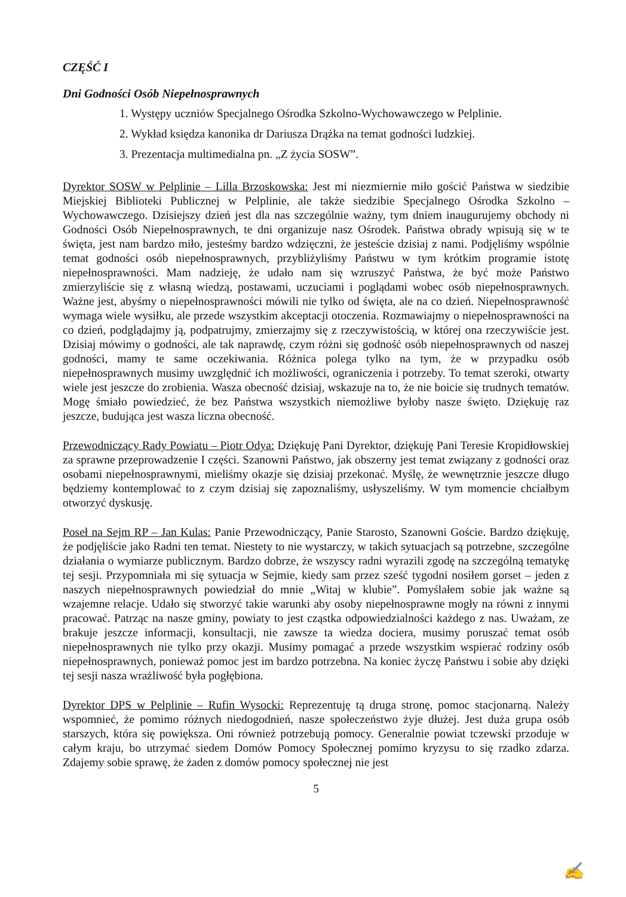CZĘŚĆ I
Dni Godności Osób Niepełnosprawnych
1. Występy uczniów Specjalnego Ośrodka Szkolno-Wychowawczego w Pelplinie.
2. Wykład księdza kanonika dr Dariusza Drążka na temat godności ludzkiej.
3. Prezentacja multimedialna pn. „Z życia SOSW”.
Dyrektor SOSW w Pelplinie – Lilla Brzoskowska: Jest mi niezmiernie miło gościć Państwa w siedzibie Miejskiej Biblioteki Publicznej w Pelplinie, ale także siedzibie Specjalnego Ośrodka Szkolno – Wychowawczego. Dzisiejszy dzień jest dla nas szczególnie ważny, tym dniem inaugurujemy obchody ni Godności Osób Niepełnosprawnych, te dni organizuje nasz Ośrodek. Państwa obrady wpisują się w te święta, jest nam bardzo miło, jesteśmy bardzo wdzięczni, że jesteście dzisiaj z nami. Podjęliśmy wspólnie temat godności osób niepełnosprawnych, przybliżyliśmy Państwu w tym krótkim programie istotę niepełnosprawności. Mam nadzieję, że udało nam się wzruszyć Państwa, że być może Państwo zmierzyliście się z własną wiedzą, postawami, uczuciami i poglądami wobec osób niepełnosprawnych. Ważne jest, abyśmy o niepełnosprawności mówili nie tylko od święta, ale na co dzień. Niepełnosprawność wymaga wiele wysiłku, ale przede wszystkim akceptacji otoczenia. Rozmawiajmy o niepełnosprawności na co dzień, podglądajmy ją, podpatrujmy, zmierzajmy się z rzeczywistością, w której ona rzeczywiście jest. Dzisiaj mówimy o godności, ale tak naprawdę, czym różni się godność osób niepełnosprawnych od naszej godności, mamy te same oczekiwania. Różnica polega tylko na tym, że w przypadku osób niepełnosprawnych musimy uwzględnić ich możliwości, ograniczenia i potrzeby. To temat szeroki, otwarty wiele jest jeszcze do zrobienia. Wasza obecność dzisiaj, wskazuje na to, że nie boicie się trudnych tematów. Mogę śmiało powiedzieć, że bez Państwa wszystkich niemożliwe byłoby nasze święto. Dziękuję raz jeszcze, budująca jest wasza liczna obecność.
Przewodniczący Rady Powiatu – Piotr Odya: Dziękuję Pani Dyrektor, dziękuję Pani Teresie Kropidłowskiej za sprawne przeprowadzenie I części. Szanowni Państwo, jak obszerny jest temat związany z godności oraz osobami niepełnosprawnymi, mieliśmy okazje się dzisiaj przekonać. Myślę, że wewnętrznie jeszcze długo będziemy kontemplować to z czym dzisiaj się zapoznaliśmy, usłyszeliśmy. W tym momencie chciałbym otworzyć dyskusję.
Poseł na Sejm RP – Jan Kulas: Panie Przewodniczący, Panie Starosto, Szanowni Goście. Bardzo dziękuję, że podjęliście jako Radni ten temat. Niestety to nie wystarczy, w takich sytuacjach są potrzebne, szczególne działania o wymiarze publicznym. Bardzo dobrze, że wszyscy radni wyrazili zgodę na szczególną tematykę tej sesji. Przypomniała mi się sytuacja w Sejmie, kiedy sam przez sześć tygodni nosiłem gorset – jeden z naszych niepełnosprawnych powiedział do mnie „Witaj w klubie”. Pomyślałem sobie jak ważne są wzajemne relacje. Udało się stworzyć takie warunki aby osoby niepełnosprawne mogły na równi z innymi pracować. Patrząc na nasze gminy, powiaty to jest cząstka odpowiedzialności każdego z nas. Uważam, ze brakuje jeszcze informacji, konsultacji, nie zawsze ta wiedza dociera, musimy poruszać temat osób niepełnosprawnych nie tylko przy okazji. Musimy pomagać a przede wszystkim wspierać rodziny osób niepełnosprawnych, ponieważ pomoc jest im bardzo potrzebna. Na koniec życzę Państwu i sobie aby dzięki tej sesji nasza wrażliwość była pogłębiona.
Dyrektor DPS w Pelplinie – Rufin Wysocki: Reprezentuję tą druga stronę, pomoc stacjonarną. Należy wspomnieć, że pomimo różnych niedogodnień, nasze społeczeństwo żyje dłużej. Jest duża grupa osób starszych, która się powiększa. Oni również potrzebują pomocy. Generalnie powiat tczewski przoduje w całym kraju, bo utrzymać siedem Domów Pomocy Społecznej pomimo kryzysu to się rzadko zdarza. Zdajemy sobie sprawę, że żaden z domów pomocy społecznej nie jest
5
✍